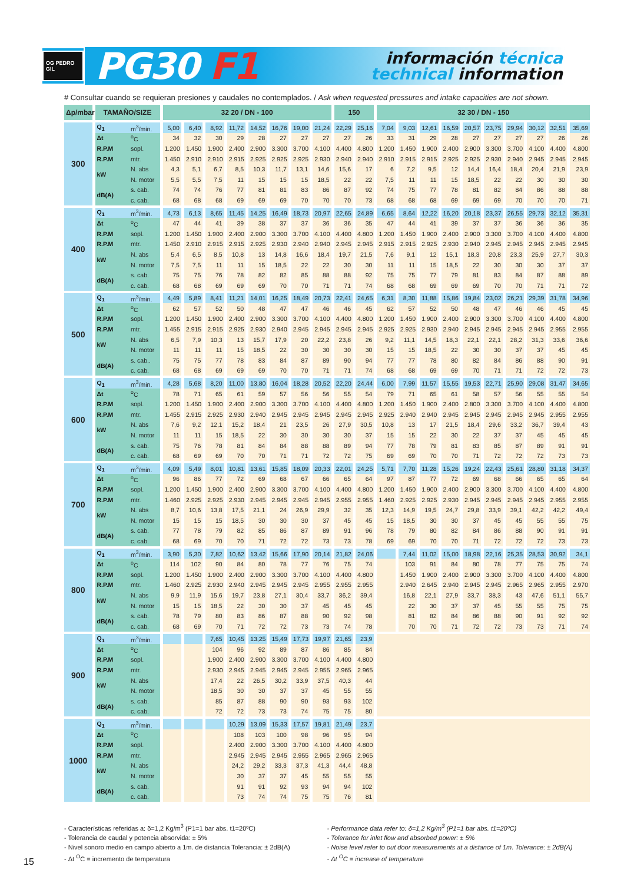OG PEDRO GIL
PG30 F1
información técnica
technical information
# Consultar cuando se requieran presiones y caudales no contemplados. / Ask when requested pressures and intake capacities are not shown.
| Δp/mbar | TAMAÑO/SIZE | | 32 20 / DN - 100 | | | | | | | | 150 | | 32 30 / DN - 150 | | | | | | | | | |
| --- | --- | --- | --- | --- | --- | --- | --- | --- | --- | --- | --- | --- | --- | --- | --- | --- | --- | --- | --- | --- | --- | --- |
| 300 | Q<sub>1</sub> | m<sup>3</sup>/min. | 5,00 | 6,40 | 8,92 | 11,72 | 14,52 | 16,76 | 19,00 | 21,24 | 22,29 | 25,16 | 7,04 | 9,03 | 12,61 | 16,59 | 20,57 | 23,75 | 29,94 | 30,12 | 32,51 | 35,69 |
| | Δt | <sup>o</sup> C | 34 | 32 | 30 | 29 | 28 | 27 | 27 | 27 | 27 | 26 | 33 | 31 | 29 | 28 | 27 | 27 | 27 | 27 | 26 | 26 |
| | R.P.M | sopl. | 1.200 | 1.450 | 1.900 | 2.400 | 2.900 | 3.300 | 3.700 | 4.100 | 4.400 | 4.800 | 1.200 | 1.450 | 1.900 | 2.400 | 2.900 | 3.300 | 3.700 | 4.100 | 4.400 | 4.800 |
| | R.P.M | mtr. | 1.450 | 2.910 | 2.910 | 2.915 | 2.925 | 2.925 | 2.925 | 2.930 | 2.940 | 2.940 | 2.910 | 2.915 | 2.915 | 2.925 | 2.925 | 2.930 | 2.940 | 2.945 | 2.945 | 2.945 |
| | kW | N. abs | 4,3 | 5,1 | 6,7 | 8,5 | 10,3 | 11,7 | 13,1 | 14,6 | 15,6 | 17 | 6 | 7,2 | 9,5 | 12 | 14,4 | 16,4 | 18,4 | 20,4 | 21,9 | 23,9 |
| | | N. motor | 5,5 | 5,5 | 7,5 | 11 | 15 | 15 | 15 | 18,5 | 22 | 22 | 7,5 | 11 | 11 | 15 | 18,5 | 22 | 22 | 30 | 30 | 30 |
| | dB(A) | s. cab. | 74 | 74 | 76 | 77 | 81 | 81 | 83 | 86 | 87 | 92 | 74 | 75 | 77 | 78 | 81 | 82 | 84 | 86 | 88 | 88 |
| | | c. cab. | 68 | 68 | 68 | 69 | 69 | 69 | 70 | 70 | 70 | 73 | 68 | 68 | 68 | 69 | 69 | 69 | 70 | 70 | 70 | 71 |
| 400 | Q<sub>1</sub> | m<sup>3</sup>/min. | 4,73 | 6,13 | 8,65 | 11,45 | 14,25 | 16,49 | 18,73 | 20,97 | 22,65 | 24,89 | 6,65 | 8,64 | 12,22 | 16,20 | 20,18 | 23,37 | 26,55 | 29,73 | 32,12 | 35,31 |
| | Δt | <sup>o</sup> C | 47 | 44 | 41 | 39 | 38 | 37 | 37 | 36 | 36 | 35 | 47 | 44 | 41 | 39 | 37 | 37 | 36 | 36 | 36 | 35 |
| | R.P.M | sopl. | 1.200 | 1.450 | 1.900 | 2.400 | 2.900 | 3.300 | 3.700 | 4.100 | 4.400 | 4.800 | 1.200 | 1.450 | 1.900 | 2.400 | 2.900 | 3.300 | 3.700 | 4.100 | 4.400 | 4.800 |
| | R.P.M | mtr. | 1.450 | 2.910 | 2.915 | 2.915 | 2.925 | 2.930 | 2.940 | 2.940 | 2.945 | 2.945 | 2.915 | 2.915 | 2.925 | 2.930 | 2.940 | 2.945 | 2.945 | 2.945 | 2.945 | 2.945 |
| | kW | N. abs | 5,4 | 6,5 | 8,5 | 10,8 | 13 | 14,8 | 16,6 | 18,4 | 19,7 | 21,5 | 7,6 | 9,1 | 12 | 15,1 | 18,3 | 20,8 | 23,3 | 25,9 | 27,7 | 30,3 |
| | | N. motor | 7,5 | 7,5 | 11 | 11 | 15 | 18,5 | 22 | 22 | 30 | 30 | 11 | 11 | 15 | 18,5 | 22 | 30 | 30 | 30 | 37 | 37 |
| | dB(A) | s. cab. | 75 | 75 | 76 | 78 | 82 | 82 | 85 | 88 | 88 | 92 | 75 | 75 | 77 | 79 | 81 | 83 | 84 | 87 | 88 | 89 |
| | | c. cab. | 68 | 68 | 69 | 69 | 69 | 70 | 70 | 71 | 71 | 74 | 68 | 68 | 69 | 69 | 69 | 70 | 70 | 71 | 71 | 72 |
| 500 | Q<sub>1</sub> | m<sup>3</sup>/min. | 4,49 | 5,89 | 8,41 | 11,21 | 14,01 | 16,25 | 18,49 | 20,73 | 22,41 | 24,65 | 6,31 | 8,30 | 11,88 | 15,86 | 19,84 | 23,02 | 26,21 | 29,39 | 31,78 | 34,96 |
| | Δt | <sup>o</sup> C | 62 | 57 | 52 | 50 | 48 | 47 | 47 | 46 | 46 | 45 | 62 | 57 | 52 | 50 | 48 | 47 | 46 | 46 | 45 | 45 |
| | R.P.M | sopl. | 1.200 | 1.450 | 1.900 | 2.400 | 2.900 | 3.300 | 3.700 | 4.100 | 4.400 | 4.800 | 1.200 | 1.450 | 1.900 | 2.400 | 2.900 | 3.300 | 3.700 | 4.100 | 4.400 | 4.800 |
| | R.P.M | mtr. | 1.455 | 2.915 | 2.915 | 2.925 | 2.930 | 2.940 | 2.945 | 2.945 | 2.945 | 2.945 | 2.925 | 2.925 | 2.930 | 2.940 | 2.945 | 2.945 | 2.945 | 2.945 | 2.955 | 2.955 |
| | kW | N. abs | 6,5 | 7,9 | 10,3 | 13 | 15,7 | 17,9 | 20 | 22,2 | 23,8 | 26 | 9,2 | 11,1 | 14,5 | 18,3 | 22,1 | 22,1 | 28,2 | 31,3 | 33,6 | 36,6 |
| | | N. motor | 11 | 11 | 11 | 15 | 18,5 | 22 | 30 | 30 | 30 | 30 | 15 | 15 | 18,5 | 22 | 30 | 30 | 37 | 37 | 45 | 45 |
| | dB(A) | s. cab.. | 75 | 75 | 77 | 78 | 83 | 84 | 87 | 89 | 90 | 94 | 77 | 77 | 78 | 80 | 82 | 84 | 86 | 88 | 90 | 91 |
| | | c. cab. | 68 | 68 | 69 | 69 | 69 | 70 | 70 | 71 | 71 | 74 | 68 | 68 | 69 | 69 | 70 | 71 | 71 | 72 | 72 | 73 |
| 600 | Q<sub>1</sub> | m<sup>3</sup>/min. | 4,28 | 5,68 | 8,20 | 11,00 | 13,80 | 16,04 | 18,28 | 20,52 | 22,20 | 24,44 | 6,00 | 7,99 | 11,57 | 15,55 | 19,53 | 22,71 | 25,90 | 29,08 | 31,47 | 34,65 |
| | Δt | <sup>o</sup> C | 78 | 71 | 65 | 61 | 59 | 57 | 56 | 56 | 55 | 54 | 79 | 71 | 65 | 61 | 58 | 57 | 56 | 55 | 55 | 54 |
| | R.P.M | sopl. | 1.200 | 1.450 | 1.900 | 2.400 | 2.900 | 3.300 | 3.700 | 4.100 | 4.400 | 4.800 | 1.200 | 1.450 | 1.900 | 2.400 | 2.800 | 3.300 | 3.700 | 4.100 | 4.400 | 4.800 |
| | R.P.M | mtr. | 1.455 | 2.915 | 2.925 | 2.930 | 2.940 | 2.945 | 2.945 | 2.945 | 2.945 | 2.945 | 2.925 | 2.940 | 2.940 | 2.945 | 2.945 | 2.945 | 2.945 | 2.945 | 2.955 | 2.955 |
| | kW | N. abs | 7,6 | 9,2 | 12,1 | 15,2 | 18,4 | 21 | 23,5 | 26 | 27,9 | 30,5 | 10,8 | 13 | 17 | 21,5 | 18,4 | 29,6 | 33,2 | 36,7 | 39,4 | 43 |
| | | N. motor | 11 | 11 | 15 | 18,5 | 22 | 30 | 30 | 30 | 30 | 37 | 15 | 15 | 22 | 30 | 22 | 37 | 37 | 45 | 45 | 45 |
| | dB(A) | s. cab. | 75 | 76 | 78 | 81 | 84 | 84 | 88 | 88 | 89 | 94 | 77 | 78 | 79 | 81 | 83 | 85 | 87 | 89 | 91 | 91 |
| | | c. cab. | 68 | 69 | 69 | 70 | 70 | 71 | 71 | 72 | 72 | 75 | 69 | 69 | 70 | 70 | 71 | 72 | 72 | 72 | 73 | 73 |
| 700 | Q<sub>1</sub> | m<sup>3</sup>/min. | 4,09 | 5,49 | 8,01 | 10,81 | 13,61 | 15,85 | 18,09 | 20,33 | 22,01 | 24,25 | 5,71 | 7,70 | 11,28 | 15,26 | 19,24 | 22,43 | 25,61 | 28,80 | 31,18 | 34,37 |
| | Δt | <sup>o</sup> C | 96 | 86 | 77 | 72 | 69 | 68 | 67 | 66 | 65 | 64 | 97 | 87 | 77 | 72 | 69 | 68 | 66 | 65 | 65 | 64 |
| | R.P.M | sopl. | 1.200 | 1.450 | 1.900 | 2.400 | 2.900 | 3.300 | 3.700 | 4.100 | 4.400 | 4.800 | 1.200 | 1.450 | 1.900 | 2.400 | 2.900 | 3.300 | 3.700 | 4.100 | 4.400 | 4.800 |
| | R.P.M | mtr. | 1.460 | 2.925 | 2.925 | 2.930 | 2.945 | 2.945 | 2.945 | 2.945 | 2.955 | 2.955 | 1.460 | 2.925 | 2.925 | 2.930 | 2.945 | 2.945 | 2.945 | 2.945 | 2.955 | 2.955 |
| | kW | N. abs | 8,7 | 10,6 | 13,8 | 17,5 | 21,1 | 24 | 26,9 | 29,9 | 32 | 35 | 12,3 | 14,9 | 19,5 | 24,7 | 29,8 | 33,9 | 39,1 | 42,2 | 42,2 | 49,4 |
| | | N. motor | 15 | 15 | 15 | 18,5 | 30 | 30 | 30 | 37 | 45 | 45 | 15 | 18,5 | 30 | 30 | 37 | 45 | 45 | 55 | 55 | 75 |
| | dB(A) | s. cab. | 77 | 78 | 79 | 82 | 85 | 86 | 87 | 89 | 91 | 96 | 78 | 79 | 80 | 82 | 84 | 86 | 88 | 90 | 91 | 91 |
| | | c. cab. | 68 | 69 | 70 | 70 | 71 | 72 | 72 | 73 | 73 | 78 | 69 | 69 | 70 | 70 | 71 | 72 | 72 | 72 | 73 | 73 |
| 800 | Q<sub>1</sub> | m<sup>3</sup>/min. | 3,90 | 5,30 | 7,82 | 10,62 | 13,42 | 15,66 | 17,90 | 20,14 | 21,82 | 24,06 | | 7,44 | 11,02 | 15,00 | 18,98 | 22,16 | 25,35 | 28,53 | 30,92 | 34,1 |
| | Δt | <sup>o</sup> C | 114 | 102 | 90 | 84 | 80 | 78 | 77 | 76 | 75 | 74 | | 103 | 91 | 84 | 80 | 78 | 77 | 75 | 75 | 74 |
| | R.P.M | sopl. | 1.200 | 1.450 | 1.900 | 2.400 | 2.900 | 3.300 | 3.700 | 4.100 | 4.400 | 4.800 | | 1.450 | 1.900 | 2.400 | 2.900 | 3.300 | 3.700 | 4.100 | 4.400 | 4.800 |
| | R.P.M | mtr. | 1.460 | 2.925 | 2.930 | 2.940 | 2.945 | 2.945 | 2.945 | 2.955 | 2.955 | 2.955 | | 2.940 | 2.645 | 2.940 | 2.945 | 2.945 | 2.965 | 2.965 | 2.955 | 2.970 |
| | kW | N. abs | 9,9 | 11,9 | 15,6 | 19,7 | 23,8 | 27,1 | 30,4 | 33,7 | 36,2 | 39,4 | | 16,8 | 22,1 | 27,9 | 33,7 | 38,3 | 43 | 47,6 | 51,1 | 55,7 |
| | | N. motor | 15 | 15 | 18,5 | 22 | 30 | 30 | 37 | 45 | 45 | 45 | | 22 | 30 | 37 | 37 | 45 | 55 | 55 | 75 | 75 |
| | dB(A) | s. cab. | 78 | 79 | 80 | 83 | 86 | 87 | 88 | 90 | 92 | 98 | | 81 | 82 | 84 | 86 | 88 | 90 | 91 | 92 | 92 |
| | | c. cab. | 68 | 69 | 70 | 71 | 72 | 72 | 73 | 73 | 74 | 78 | | 70 | 70 | 71 | 72 | 72 | 73 | 73 | 71 | 74 |
| 900 | Q<sub>1</sub> | m<sup>3</sup>/min. | | | 7,65 | 10,45 | 13,25 | 15,49 | 17,73 | 19,97 | 21,65 | 23,9 | | | | | | | | | | |
| | Δt | <sup>o</sup> C | | | 104 | 96 | 92 | 89 | 87 | 86 | 85 | 84 | | | | | | | | | | |
| | R.P.M | sopl. | | | 1.900 | 2.400 | 2.900 | 3.300 | 3.700 | 4.100 | 4.400 | 4.800 | | | | | | | | | | |
| | R.P.M | mtr. | | | 2.930 | 2.945 | 2.945 | 2.945 | 2.945 | 2.955 | 2.965 | 2.965 | | | | | | | | | | |
| | kW | N. abs | | | 17,4 | 22 | 26,5 | 30,2 | 33,9 | 37,5 | 40,3 | 44 | | | | | | | | | | |
| | | N. motor | | | 18,5 | 30 | 30 | 37 | 37 | 45 | 55 | 55 | | | | | | | | | | |
| | dB(A) | s. cab. | | | 85 | 87 | 88 | 90 | 90 | 93 | 93 | 102 | | | | | | | | | | |
| | | c. cab. | | | 72 | 72 | 73 | 73 | 74 | 75 | 75 | 80 | | | | | | | | | | |
| 1000 | Q<sub>1</sub> | m<sup>3</sup>/min. | | | | 10,29 | 13,09 | 15,33 | 17,57 | 19,81 | 21,49 | 23,7 | | | | | | | | | | |
| | Δt | <sup>o</sup> C | | | | 108 | 103 | 100 | 98 | 96 | 95 | 94 | | | | | | | | | | |
| | R.P.M | sopl. | | | | 2.400 | 2.900 | 3.300 | 3.700 | 4.100 | 4.400 | 4.800 | | | | | | | | | | |
| | R.P.M | mtr. | | | | 2.945 | 2.945 | 2.945 | 2.955 | 2.965 | 2.965 | 2.965 | | | | | | | | | | |
| | kW | N. abs | | | | 24,2 | 29,2 | 33,3 | 37,3 | 41,3 | 44,4 | 48,8 | | | | | | | | | | |
| | | N. motor | | | | 30 | 37 | 37 | 45 | 55 | 55 | 55 | | | | | | | | | | |
| | dB(A) | s. cab. | | | | 91 | 91 | 92 | 93 | 94 | 94 | 102 | | | | | | | | | | |
| | | c. cab. | | | | 73 | 74 | 74 | 75 | 75 | 76 | 81 | | | | | | | | | | |
- Características referidas a: δ=1,2 Kg/m<sup>3</sup> (P1=1 bar abs. t1=20ºC)
- Tolerancia de caudal y potencia absorvida: ± 5%
- Nivel sonoro medio en campo abierto a 1m. de distancia Tolerancia: ± 2dB(A)
- Δt <sup>O</sup>C = incremento de temperatura
- Performance data refer to: δ=1,2 Kg/m<sup>3</sup> (P1=1 bar abs. t1=20ºC)
- Tolerance for inlet flow and absorbed power: ± 5%
- Noise level refer to out door measurements at a distance of 1m. Tolerance: ± 2dB(A)
- Δt <sup>O</sup>C = increase of temperature
15